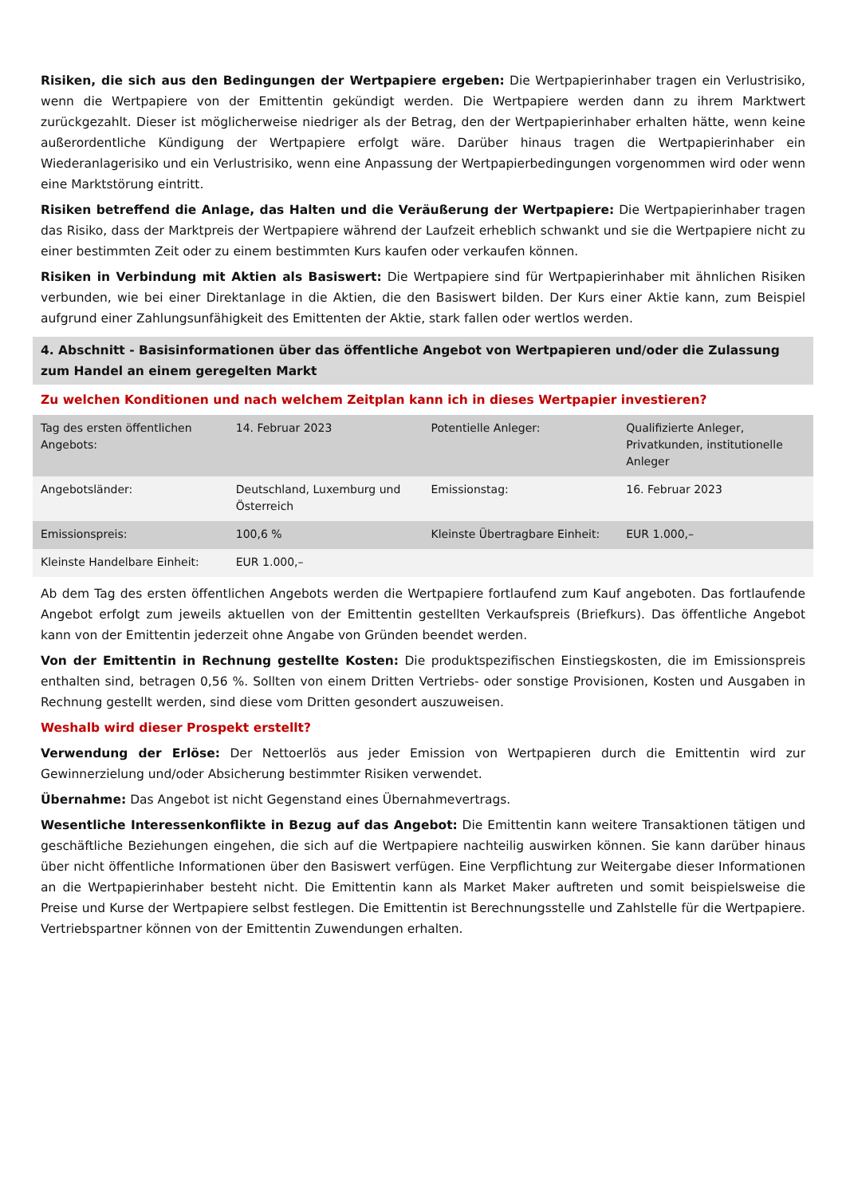Risiken, die sich aus den Bedingungen der Wertpapiere ergeben: Die Wertpapierinhaber tragen ein Verlustrisiko, wenn die Wertpapiere von der Emittentin gekündigt werden. Die Wertpapiere werden dann zu ihrem Marktwert zurückgezahlt. Dieser ist möglicherweise niedriger als der Betrag, den der Wertpapierinhaber erhalten hätte, wenn keine außerordentliche Kündigung der Wertpapiere erfolgt wäre. Darüber hinaus tragen die Wertpapierinhaber ein Wiederanlagerisiko und ein Verlustrisiko, wenn eine Anpassung der Wertpapierbedingungen vorgenommen wird oder wenn eine Marktstörung eintritt.
Risiken betreffend die Anlage, das Halten und die Veräußerung der Wertpapiere: Die Wertpapierinhaber tragen das Risiko, dass der Marktpreis der Wertpapiere während der Laufzeit erheblich schwankt und sie die Wertpapiere nicht zu einer bestimmten Zeit oder zu einem bestimmten Kurs kaufen oder verkaufen können.
Risiken in Verbindung mit Aktien als Basiswert: Die Wertpapiere sind für Wertpapierinhaber mit ähnlichen Risiken verbunden, wie bei einer Direktanlage in die Aktien, die den Basiswert bilden. Der Kurs einer Aktie kann, zum Beispiel aufgrund einer Zahlungsunfähigkeit des Emittenten der Aktie, stark fallen oder wertlos werden.
4. Abschnitt - Basisinformationen über das öffentliche Angebot von Wertpapieren und/oder die Zulassung zum Handel an einem geregelten Markt
Zu welchen Konditionen und nach welchem Zeitplan kann ich in dieses Wertpapier investieren?
| Tag des ersten öffentlichen Angebots: | 14. Februar 2023 | Potentielle Anleger: | Qualifizierte Anleger, Privatkunden, institutionelle Anleger |
| Angebotsländer: | Deutschland, Luxemburg und Österreich | Emissionstag: | 16. Februar 2023 |
| Emissionspreis: | 100,6 % | Kleinste Übertragbare Einheit: | EUR 1.000,– |
| Kleinste Handelbare Einheit: | EUR 1.000,– | | |
Ab dem Tag des ersten öffentlichen Angebots werden die Wertpapiere fortlaufend zum Kauf angeboten. Das fortlaufende Angebot erfolgt zum jeweils aktuellen von der Emittentin gestellten Verkaufspreis (Briefkurs). Das öffentliche Angebot kann von der Emittentin jederzeit ohne Angabe von Gründen beendet werden.
Von der Emittentin in Rechnung gestellte Kosten: Die produktspezifischen Einstiegskosten, die im Emissionspreis enthalten sind, betragen 0,56 %. Sollten von einem Dritten Vertriebs- oder sonstige Provisionen, Kosten und Ausgaben in Rechnung gestellt werden, sind diese vom Dritten gesondert auszuweisen.
Weshalb wird dieser Prospekt erstellt?
Verwendung der Erlöse: Der Nettoerlös aus jeder Emission von Wertpapieren durch die Emittentin wird zur Gewinnerzielung und/oder Absicherung bestimmter Risiken verwendet.
Übernahme: Das Angebot ist nicht Gegenstand eines Übernahmevertrags.
Wesentliche Interessenkonflikte in Bezug auf das Angebot: Die Emittentin kann weitere Transaktionen tätigen und geschäftliche Beziehungen eingehen, die sich auf die Wertpapiere nachteilig auswirken können. Sie kann darüber hinaus über nicht öffentliche Informationen über den Basiswert verfügen. Eine Verpflichtung zur Weitergabe dieser Informationen an die Wertpapierinhaber besteht nicht. Die Emittentin kann als Market Maker auftreten und somit beispielsweise die Preise und Kurse der Wertpapiere selbst festlegen. Die Emittentin ist Berechnungsstelle und Zahlstelle für die Wertpapiere. Vertriebspartner können von der Emittentin Zuwendungen erhalten.